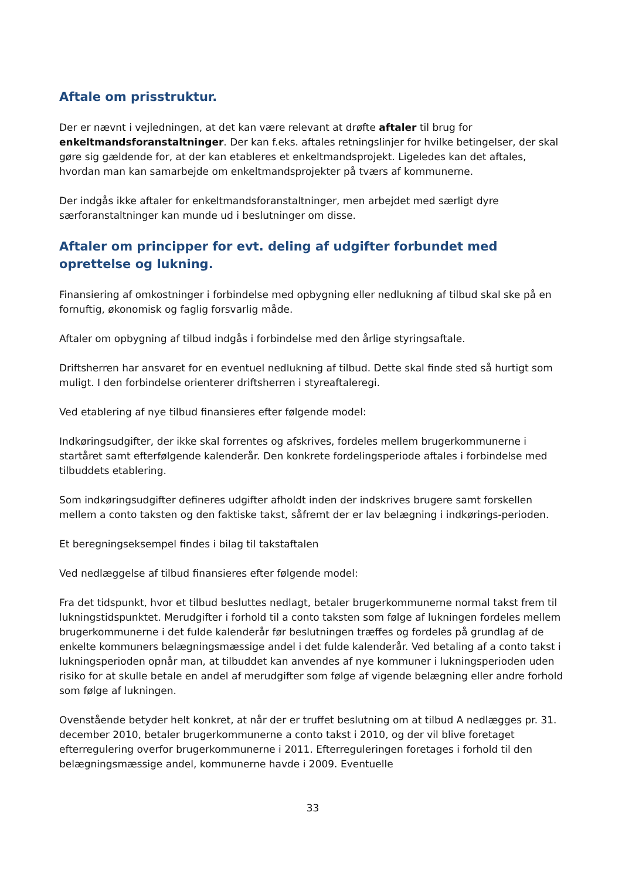Aftale om prisstruktur.
Der er nævnt i vejledningen, at det kan være relevant at drøfte aftaler til brug for enkeltmandsforanstaltninger. Der kan f.eks. aftales retningslinjer for hvilke betingelser, der skal gøre sig gældende for, at der kan etableres et enkeltmandsprojekt. Ligeledes kan det aftales, hvordan man kan samarbejde om enkeltmandsprojekter på tværs af kommunerne.
Der indgås ikke aftaler for enkeltmandsforanstaltninger, men arbejdet med særligt dyre særforanstaltninger kan munde ud i beslutninger om disse.
Aftaler om principper for evt. deling af udgifter forbundet med oprettelse og lukning.
Finansiering af omkostninger i forbindelse med opbygning eller nedlukning af tilbud skal ske på en fornuftig, økonomisk og faglig forsvarlig måde.
Aftaler om opbygning af tilbud indgås i forbindelse med den årlige styringsaftale.
Driftsherren har ansvaret for en eventuel nedlukning af tilbud. Dette skal finde sted så hurtigt som muligt. I den forbindelse orienterer driftsherren i styreaftaleregi.
Ved etablering af nye tilbud finansieres efter følgende model:
Indkøringsudgifter, der ikke skal forrentes og afskrives, fordeles mellem brugerkommunerne i startåret samt efterfølgende kalenderår. Den konkrete fordelingsperiode aftales i forbindelse med tilbuddets etablering.
Som indkøringsudgifter defineres udgifter afholdt inden der indskrives brugere samt forskellen mellem a conto taksten og den faktiske takst, såfremt der er lav belægning i indkørings-perioden.
Et beregningseksempel findes i bilag til takstaftalen
Ved nedlæggelse af tilbud finansieres efter følgende model:
Fra det tidspunkt, hvor et tilbud besluttes nedlagt, betaler brugerkommunerne normal takst frem til lukningstidspunktet. Merudgifter i forhold til a conto taksten som følge af lukningen fordeles mellem brugerkommunerne i det fulde kalenderår før beslutningen træffes og fordeles på grundlag af de enkelte kommuners belægningsmæssige andel i det fulde kalenderår. Ved betaling af a conto takst i lukningsperioden opnår man, at tilbuddet kan anvendes af nye kommuner i lukningsperioden uden risiko for at skulle betale en andel af merudgifter som følge af vigende belægning eller andre forhold som følge af lukningen.
Ovenstående betyder helt konkret, at når der er truffet beslutning om at tilbud A nedlægges pr. 31. december 2010, betaler brugerkommunerne a conto takst i 2010, og der vil blive foretaget efterregulering overfor brugerkommunerne i 2011. Efterreguleringen foretages i forhold til den belægningsmæssige andel, kommunerne havde i 2009. Eventuelle
33